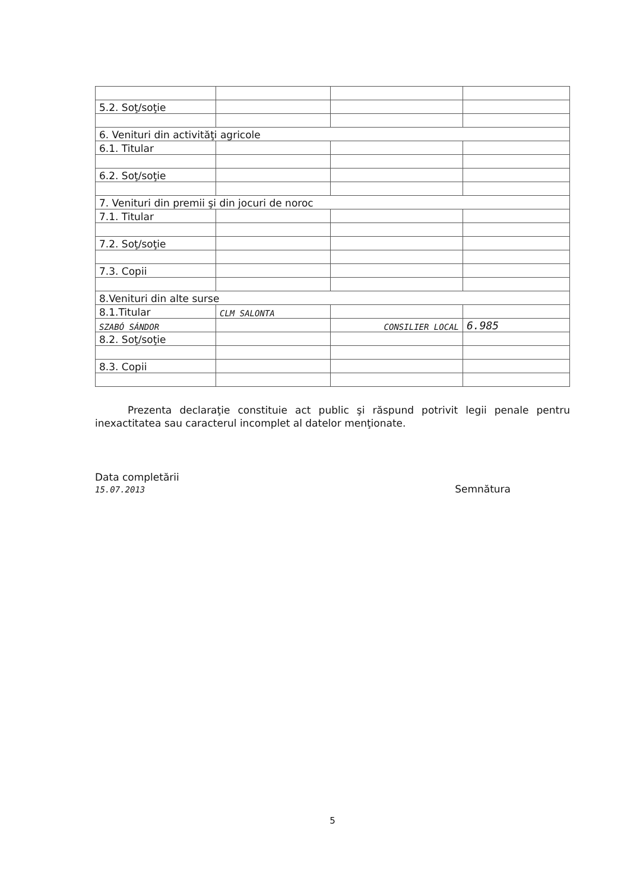| 5.2. Soţ/soţie | | | |
| 6. Venituri din activităţi agricole | | | |
| 6.1. Titular | | | |
| 6.2. Soţ/soţie | | | |
| 7. Venituri din premii şi din jocuri de noroc | | | |
| 7.1. Titular | | | |
| 7.2. Soţ/soţie | | | |
| 7.3. Copii | | | |
| 8.Venituri din alte surse | | | |
| 8.1.Titular | CLM SALONTA | | |
| SZABÓ SÁNDOR | | CONSILIER LOCAL | 6.985 |
| 8.2. Soţ/soţie | | | |
| 8.3. Copii | | | |
Prezenta declaraţie constituie act public şi răspund potrivit legii penale pentru inexactitatea sau caracterul incomplet al datelor menţionate.
Data completării
15.07.2013
Semnătura
5